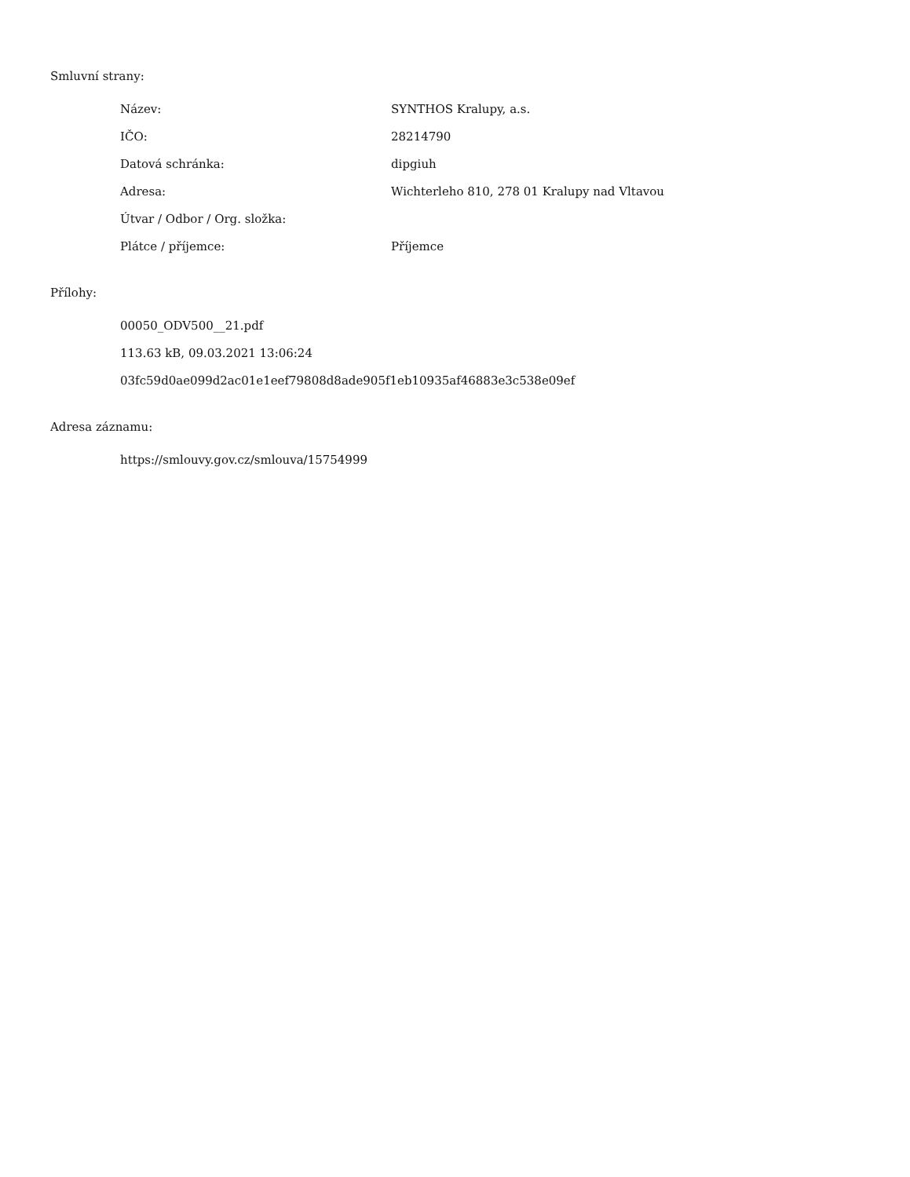Smluvní strany:
| Název: | SYNTHOS Kralupy, a.s. |
| IČO: | 28214790 |
| Datová schránka: | dipgiuh |
| Adresa: | Wichterleho 810, 278 01 Kralupy nad Vltavou |
| Útvar / Odbor / Org. složka: | |
| Plátce / příjemce: | Příjemce |
Přílohy:
00050_ODV500__21.pdf
113.63 kB, 09.03.2021 13:06:24
03fc59d0ae099d2ac01e1eef79808d8ade905f1eb10935af46883e3c538e09ef
Adresa záznamu:
https://smlouvy.gov.cz/smlouva/15754999